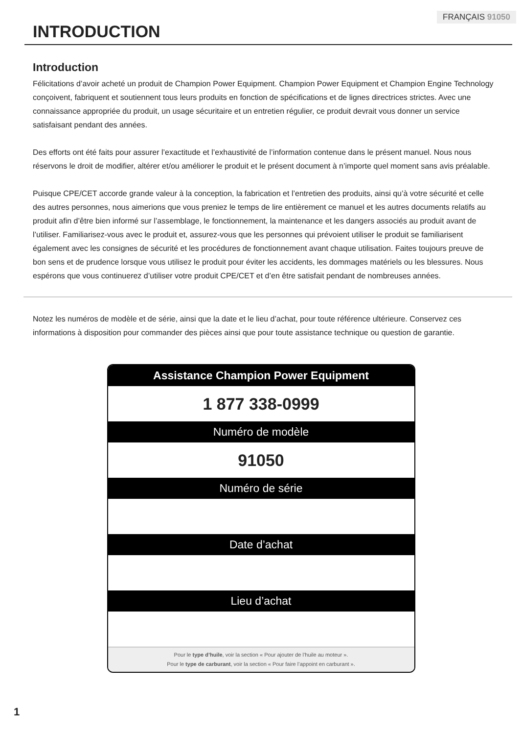FRANÇAIS 91050
INTRODUCTION
Introduction
Félicitations d’avoir acheté un produit de Champion Power Equipment. Champion Power Equipment et Champion Engine Technology conçoivent, fabriquent et soutiennent tous leurs produits en fonction de spécifications et de lignes directrices strictes. Avec une connaissance appropriée du produit, un usage sécuritaire et un entretien régulier, ce produit devrait vous donner un service satisfaisant pendant des années.
Des efforts ont été faits pour assurer l’exactitude et l’exhaustivité de l’information contenue dans le présent manuel. Nous nous réservons le droit de modifier, altérer et/ou améliorer le produit et le présent document à n’importe quel moment sans avis préalable.
Puisque CPE/CET accorde grande valeur à la conception, la fabrication et l’entretien des produits, ainsi qu’à votre sécurité et celle des autres personnes, nous aimerions que vous preniez le temps de lire entièrement ce manuel et les autres documents relatifs au produit afin d’être bien informé sur l’assemblage, le fonctionnement, la maintenance et les dangers associés au produit avant de l’utiliser. Familiarisez-vous avec le produit et, assurez-vous que les personnes qui prévoient utiliser le produit se familiarisent également avec les consignes de sécurité et les procédures de fonctionnement avant chaque utilisation. Faites toujours preuve de bon sens et de prudence lorsque vous utilisez le produit pour éviter les accidents, les dommages matériels ou les blessures. Nous espérons que vous continuerez d’utiliser votre produit CPE/CET et d’en être satisfait pendant de nombreuses années.
Notez les numéros de modèle et de série, ainsi que la date et le lieu d’achat, pour toute référence ultérieure. Conservez ces informations à disposition pour commander des pièces ainsi que pour toute assistance technique ou question de garantie.
Assistance Champion Power Equipment
1 877 338-0999
Numéro de modèle
91050
Numéro de série
Date d’achat
Lieu d’achat
Pour le type d’huile, voir la section « Pour ajouter de l’huile au moteur ».
Pour le type de carburant, voir la section « Pour faire l’appoint en carburant ».
1